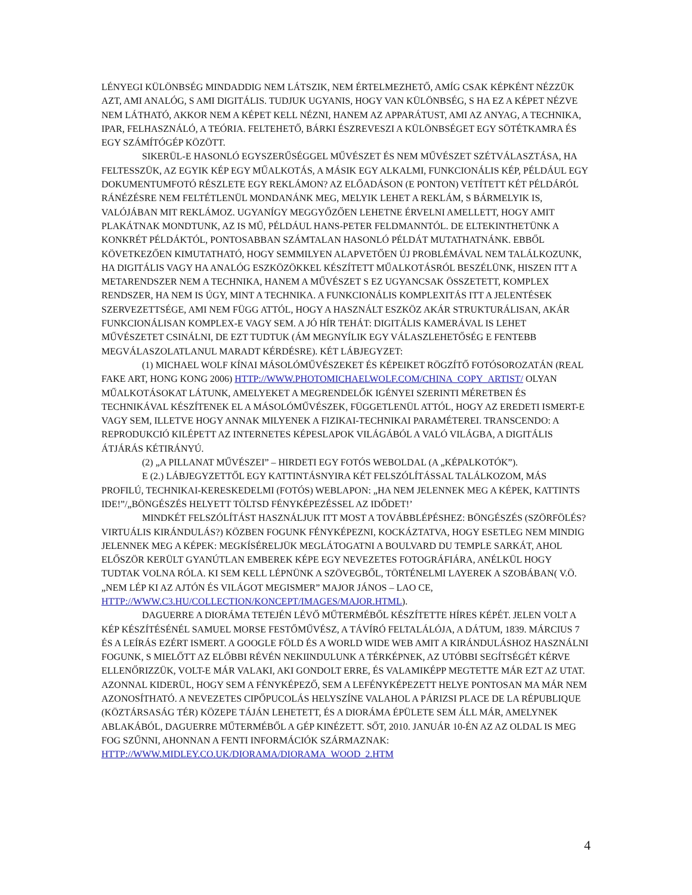LÉNYEGI KÜLÖNBSÉG MINDADDIG NEM LÁTSZIK, NEM ÉRTELMEZHETŐ, AMÍG CSAK KÉPKÉNT NÉZZÜK AZT, AMI ANALÓG, S AMI DIGITÁLIS. TUDJUK UGYANIS, HOGY VAN KÜLÖNBSÉG, S HA EZ A KÉPET NÉZVE NEM LÁTHATÓ, AKKOR NEM A KÉPET KELL NÉZNI, HANEM AZ APPARÁTUST, AMI AZ ANYAG, A TECHNIKA, IPAR, FELHASZNÁLÓ, A TEÓRIA. FELTEHETŐ, BÁRKI ÉSZREVESZI A KÜLÖNBSÉGET EGY SÖTÉTKAMRA ÉS EGY SZÁMÍTÓGÉP KÖZÖTT.
SIKERÜL-E HASONLÓ EGYSZERŰSÉGGEL MŰVÉSZET ÉS NEM MŰVÉSZET SZÉTVÁLASZTÁSA, HA FELTESSZÜK, AZ EGYIK KÉP EGY MŰALKOTÁS, A MÁSIK EGY ALKALMI, FUNKCIONÁLIS KÉP, PÉLDÁUL EGY DOKUMENTUMFOTÓ RÉSZLETE EGY REKLÁMON? AZ ELŐADÁSON (E PONTON) VETÍTETT KÉT PÉLDÁRÓL RÁNÉZÉSRE NEM FELTÉTLENÜL MONDANÁNK MEG, MELYIK LEHET A REKLÁM, S BÁRMELYIK IS, VALÓJÁBAN MIT REKLÁMOZ. UGYANÍGY MEGGYŐZŐEN LEHETNE ÉRVELNI AMELLETT, HOGY AMIT PLAKÁTNAK MONDTUNK, AZ IS MŰ, PÉLDÁUL HANS-PETER FELDMANNTÓL. DE ELTEKINTHETÜNK A KONKRÉT PÉLDÁKTÓL, PONTOSABBAN SZÁMTALAN HASONLÓ PÉLDÁT MUTATHATNÁNK. EBBŐL KÖVETKEZŐEN KIMUTATHATÓ, HOGY SEMMILYEN ALAPVETŐEN ÚJ PROBLÉMÁVAL NEM TALÁLKOZUNK, HA DIGITÁLIS VAGY HA ANALÓG ESZKÖZÖKKEL KÉSZÍTETT MŰALKOTÁSRÓL BESZÉLÜNK, HISZEN ITT A METARENDSZER NEM A TECHNIKA, HANEM A MŰVÉSZET S EZ UGYANCSAK ÖSSZETETT, KOMPLEX RENDSZER, HA NEM IS ÚGY, MINT A TECHNIKA. A FUNKCIONÁLIS KOMPLEXITÁS ITT A JELENTÉSEK SZERVEZETTSÉGE, AMI NEM FÜGG ATTÓL, HOGY A HASZNÁLT ESZKÖZ AKÁR STRUKTURÁLISAN, AKÁR FUNKCIONÁLISAN KOMPLEX-E VAGY SEM. A JÓ HÍR TEHÁT: DIGITÁLIS KAMERÁVAL IS LEHET MŰVÉSZETET CSINÁLNI, DE EZT TUDTUK (ÁM MEGNYÍLIK EGY VÁLASZLEHETŐSÉG E FENTEBB MEGVÁLASZOLATLANUL MARADT KÉRDÉSRE). KÉT LÁBJEGYZET:
(1) MICHAEL WOLF KÍNAI MÁSOLÓMŰVÉSZEKET ÉS KÉPEIKET RÖGZÍTŐ FOTÓSOROZATÁN (REAL FAKE ART, HONG KONG 2006) HTTP://WWW.PHOTOMICHAELWOLF.COM/CHINA_COPY_ARTIST/ OLYAN MŰALKOTÁSOKAT LÁTUNK, AMELYEKET A MEGRENDELŐK IGÉNYEI SZERINTI MÉRETBEN ÉS TECHNIKÁVAL KÉSZÍTENEK EL A MÁSOLÓMŰVÉSZEK, FÜGGETLENÜL ATTÓL, HOGY AZ EREDETI ISMERT-E VAGY SEM, ILLETVE HOGY ANNAK MILYENEK A FIZIKAI-TECHNIKAI PARAMÉTEREI. TRANSCENDO: A REPRODUKCIÓ KILÉPETT AZ INTERNETES KÉPESLAPOK VILÁGÁBÓL A VALÓ VILÁGBA, A DIGITÁLIS ÁTJÁRÁS KÉTIRÁNYÚ.
(2) „A PILLANAT MŰVÉSZEI” – HIRDETI EGY FOTÓS WEBOLDAL (A „KÉPALKOTÓK”).
E (2.) LÁBJEGYZETTŐL EGY KATTINTÁSNYIRA KÉT FELSZÓLÍTÁSSAL TALÁLKOZOM, MÁS PROFILÚ, TECHNIKAI-KERESKEDELMI (FOTÓS) WEBLAPON: „HA NEM JELENNEK MEG A KÉPEK, KATTINTS IDE!”/„BÖNGÉSZÉS HELYETT TÖLTSD FÉNYKÉPEZÉSSEL AZ IDŐDET!’
MINDKÉT FELSZÓLÍTÁST HASZNÁLJUK ITT MOST A TOVÁBBLÉPÉSHEZ: BÖNGÉSZÉS (SZÖRFÖLÉS? VIRTUÁLIS KIRÁNDULÁS?) KÖZBEN FOGUNK FÉNYKÉPEZNI, KOCKÁZTATVA, HOGY ESETLEG NEM MINDIG JELENNEK MEG A KÉPEK: MEGKÍSÉRELJÜK MEGLÁTOGATNI A BOULVARD DU TEMPLE SARKÁT, AHOL ELŐSZÖR KERÜLT GYANÚTLAN EMBEREK KÉPE EGY NEVEZETES FOTOGRÁFIÁRA, ANÉLKÜL HOGY TUDTAK VOLNA RÓLA. KI SEM KELL LÉPNÜNK A SZÖVEGBŐL, TÖRTÉNELMI LAYEREK A SZOBÁBAN( V.Ö. „NEM LÉP KI AZ AJTÓN ÉS VILÁGOT MEGISMER” MAJOR JÁNOS – LAO CE, HTTP://WWW.C3.HU/COLLECTION/KONCEPT/IMAGES/MAJOR.HTML).
DAGUERRE A DIORÁMA TETEJÉN LÉVŐ MŰTERMÉBŐL KÉSZÍTETTE HÍRES KÉPÉT. JELEN VOLT A KÉP KÉSZÍTÉSÉNÉL SAMUEL MORSE FESTŐMŰVÉSZ, A TÁVÍRÓ FELTALÁLÓJA, A DÁTUM, 1839. MÁRCIUS 7 ÉS A LEÍRÁS EZÉRT ISMERT. A GOOGLE FÖLD ÉS A WORLD WIDE WEB AMIT A KIRÁNDULÁSHOZ HASZNÁLNI FOGUNK, S MIELŐTT AZ ELŐBBI RÉVÉN NEKIINDULUNK A TÉRKÉPNEK, AZ UTÓBBI SEGÍTSÉGÉT KÉRVE ELLENŐRIZZÜK, VOLT-E MÁR VALAKI, AKI GONDOLT ERRE, ÉS VALAMIKÉPP MEGTETTE MÁR EZT AZ UTAT. AZONNAL KIDERÜL, HOGY SEM A FÉNYKÉPEZŐ, SEM A LEFÉNYKÉPEZETT HELYE PONTOSAN MA MÁR NEM AZONOSÍTHATÓ. A NEVEZETES CIPŐPUCOLÁS HELYSZÍNE VALAHOL A PÁRIZSI PLACE DE LA RÉPUBLIQUE (KÖZTÁRSASÁG TÉR) KÖZEPE TÁJÁN LEHETETT, ÉS A DIORÁMA ÉPÜLETE SEM ÁLL MÁR, AMELYNEK ABLAKÁBÓL, DAGUERRE MŰTERMÉBŐL A GÉP KINÉZETT. SŐT, 2010. JANUÁR 10-ÉN AZ AZ OLDAL IS MEG FOG SZŰNNI, AHONNAN A FENTI INFORMÁCIÓK SZÁRMAZNAK: HTTP://WWW.MIDLEY.CO.UK/DIORAMA/DIORAMA_WOOD_2.HTM
4